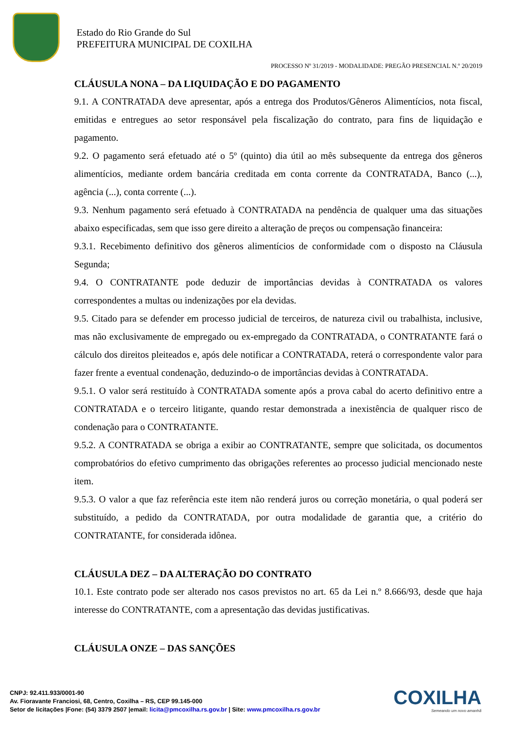Estado do Rio Grande do Sul
PREFEITURA MUNICIPAL DE COXILHA
PROCESSO Nº 31/2019 - MODALIDADE: PREGÃO PRESENCIAL N.º 20/2019
CLÁUSULA NONA – DA LIQUIDAÇÃO E DO PAGAMENTO
9.1. A CONTRATADA deve apresentar, após a entrega dos Produtos/Gêneros Alimentícios, nota fiscal, emitidas e entregues ao setor responsável pela fiscalização do contrato, para fins de liquidação e pagamento.
9.2. O pagamento será efetuado até o 5º (quinto) dia útil ao mês subsequente da entrega dos gêneros alimentícios, mediante ordem bancária creditada em conta corrente da CONTRATADA, Banco (...), agência (...), conta corrente (...).
9.3. Nenhum pagamento será efetuado à CONTRATADA na pendência de qualquer uma das situações abaixo especificadas, sem que isso gere direito a alteração de preços ou compensação financeira:
9.3.1. Recebimento definitivo dos gêneros alimentícios de conformidade com o disposto na Cláusula Segunda;
9.4. O CONTRATANTE pode deduzir de importâncias devidas à CONTRATADA os valores correspondentes a multas ou indenizações por ela devidas.
9.5. Citado para se defender em processo judicial de terceiros, de natureza civil ou trabalhista, inclusive, mas não exclusivamente de empregado ou ex-empregado da CONTRATADA, o CONTRATANTE fará o cálculo dos direitos pleiteados e, após dele notificar a CONTRATADA, reterá o correspondente valor para fazer frente a eventual condenação, deduzindo-o de importâncias devidas à CONTRATADA.
9.5.1. O valor será restituído à CONTRATADA somente após a prova cabal do acerto definitivo entre a CONTRATADA e o terceiro litigante, quando restar demonstrada a inexistência de qualquer risco de condenação para o CONTRATANTE.
9.5.2. A CONTRATADA se obriga a exibir ao CONTRATANTE, sempre que solicitada, os documentos comprobatórios do efetivo cumprimento das obrigações referentes ao processo judicial mencionado neste item.
9.5.3. O valor a que faz referência este item não renderá juros ou correção monetária, o qual poderá ser substituído, a pedido da CONTRATADA, por outra modalidade de garantia que, a critério do CONTRATANTE, for considerada idônea.
CLÁUSULA DEZ – DA ALTERAÇÃO DO CONTRATO
10.1. Este contrato pode ser alterado nos casos previstos no art. 65 da Lei n.º 8.666/93, desde que haja interesse do CONTRATANTE, com a apresentação das devidas justificativas.
CLÁUSULA ONZE – DAS SANÇÕES
COXILHA
Semeando um novo amanhã
CNPJ: 92.411.933/0001-90
Av. Fioravante Franciosi, 68, Centro, Coxilha – RS, CEP 99.145-000
Setor de licitações |Fone: (54) 3379 2507 |email: licita@pmcoxilha.rs.gov.br | Site: www.pmcoxilha.rs.gov.br